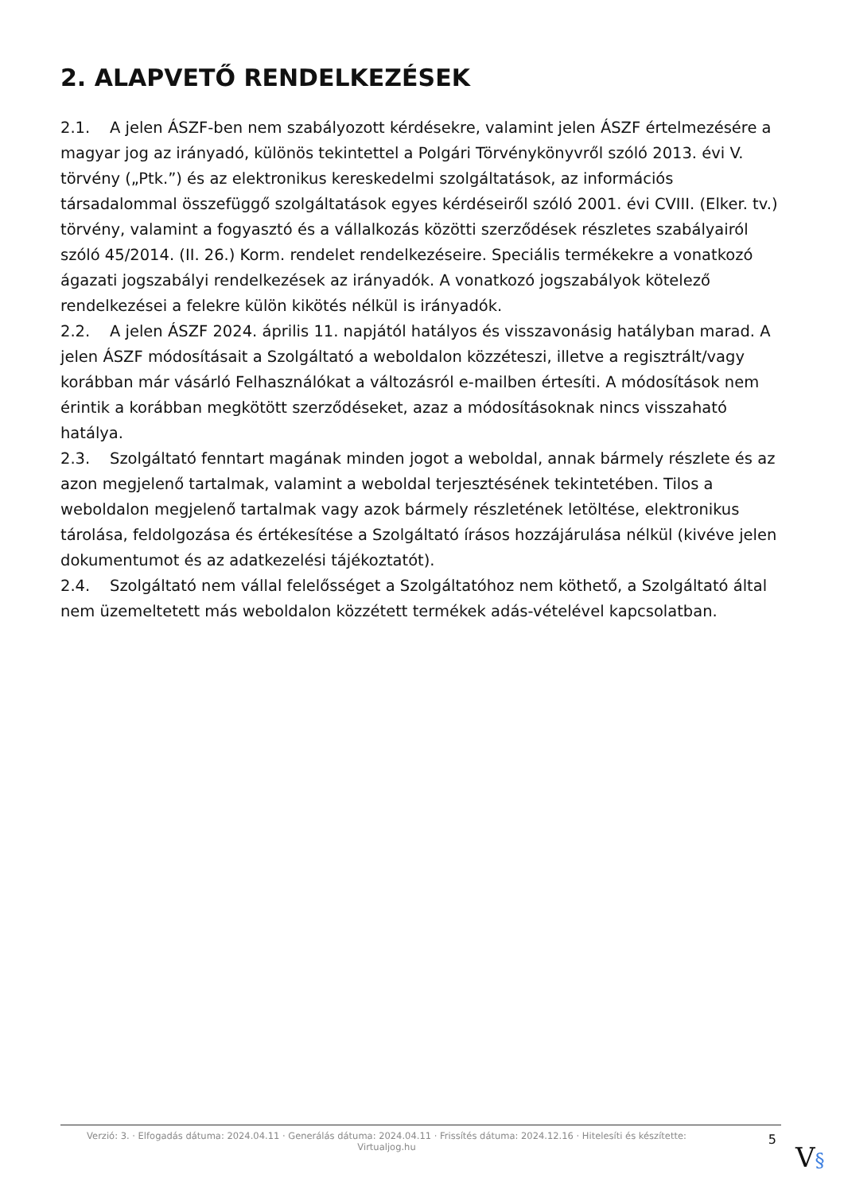2. ALAPVETŐ RENDELKEZÉSEK
2.1. A jelen ÁSZF-ben nem szabályozott kérdésekre, valamint jelen ÁSZF értelmezésére a magyar jog az irányadó, különös tekintettel a Polgári Törvénykönyvről szóló 2013. évi V. törvény („Ptk.”) és az elektronikus kereskedelmi szolgáltatások, az információs társadalommal összefüggő szolgáltatások egyes kérdéseiről szóló 2001. évi CVIII. (Elker. tv.) törvény, valamint a fogyasztó és a vállalkozás közötti szerződések részletes szabályairól szóló 45/2014. (II. 26.) Korm. rendelet rendelkezéseire. Speciális termékekre a vonatkozó ágazati jogszabályi rendelkezések az irányadók. A vonatkozó jogszabályok kötelező rendelkezései a felekre külön kikötés nélkül is irányadók.
2.2. A jelen ÁSZF 2024. április 11. napjától hatályos és visszavonásig hatályban marad. A jelen ÁSZF módosításait a Szolgáltató a weboldalon közzéteszi, illetve a regisztrált/vagy korábban már vásárló Felhasználókat a változásról e-mailben értesíti. A módosítások nem érintik a korábban megkötött szerződéseket, azaz a módosításoknak nincs visszaható hatálya.
2.3. Szolgáltató fenntart magának minden jogot a weboldal, annak bármely részlete és az azon megjelenő tartalmak, valamint a weboldal terjesztésének tekintetében. Tilos a weboldalon megjelenő tartalmak vagy azok bármely részletének letöltése, elektronikus tárolása, feldolgozása és értékesítése a Szolgáltató írásos hozzájárulása nélkül (kivéve jelen dokumentumot és az adatkezelési tájékoztatót).
2.4. Szolgáltató nem vállal felelősséget a Szolgáltatóhoz nem köthető, a Szolgáltató által nem üzemeltetett más weboldalon közzétett termékek adás-vételével kapcsolatban.
Verzió: 3. · Elfogadás dátuma: 2024.04.11 · Generálás dátuma: 2024.04.11 · Frissítés dátuma: 2024.12.16 · Hitelesíti és készítette: Virtualjog.hu
5
V§